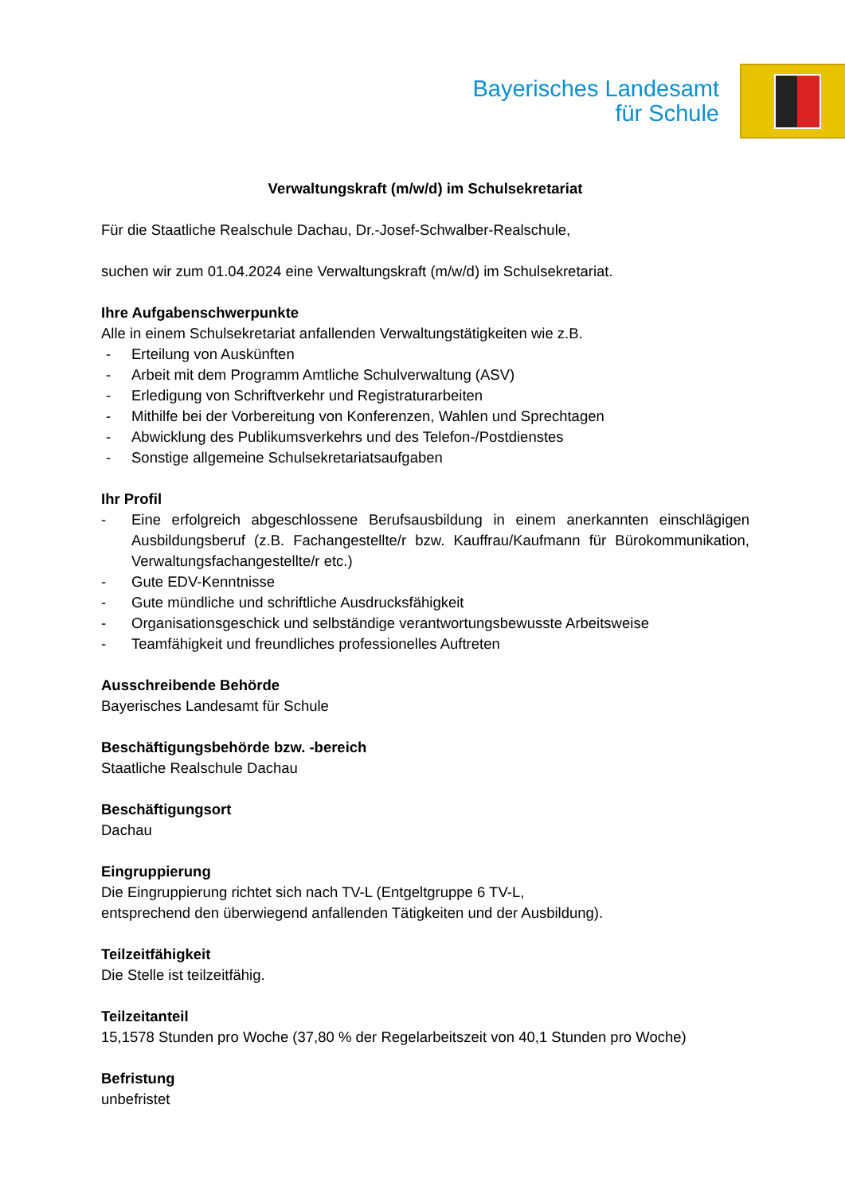Bayerisches Landesamt
für Schule
Verwaltungskraft (m/w/d) im Schulsekretariat
Für die Staatliche Realschule Dachau, Dr.-Josef-Schwalber-Realschule,
suchen wir zum 01.04.2024 eine Verwaltungskraft (m/w/d) im Schulsekretariat.
Ihre Aufgabenschwerpunkte
Alle in einem Schulsekretariat anfallenden Verwaltungstätigkeiten wie z.B.
- Erteilung von Auskünften
- Arbeit mit dem Programm Amtliche Schulverwaltung (ASV)
- Erledigung von Schriftverkehr und Registraturarbeiten
- Mithilfe bei der Vorbereitung von Konferenzen, Wahlen und Sprechtagen
- Abwicklung des Publikumsverkehrs und des Telefon-/Postdienstes
- Sonstige allgemeine Schulsekretariatsaufgaben
Ihr Profil
- Eine erfolgreich abgeschlossene Berufsausbildung in einem anerkannten einschlägigen Ausbildungsberuf (z.B. Fachangestellte/r bzw. Kauffrau/Kaufmann für Bürokommunikation, Verwaltungsfachangestellte/r etc.)
- Gute EDV-Kenntnisse
- Gute mündliche und schriftliche Ausdrucksfähigkeit
- Organisationsgeschick und selbständige verantwortungsbewusste Arbeitsweise
- Teamfähigkeit und freundliches professionelles Auftreten
Ausschreibende Behörde
Bayerisches Landesamt für Schule
Beschäftigungsbehörde bzw. -bereich
Staatliche Realschule Dachau
Beschäftigungsort
Dachau
Eingruppierung
Die Eingruppierung richtet sich nach TV-L (Entgeltgruppe 6 TV-L,
entsprechend den überwiegend anfallenden Tätigkeiten und der Ausbildung).
Teilzeitfähigkeit
Die Stelle ist teilzeitfähig.
Teilzeitanteil
15,1578 Stunden pro Woche (37,80 % der Regelarbeitszeit von 40,1 Stunden pro Woche)
Befristung
unbefristet